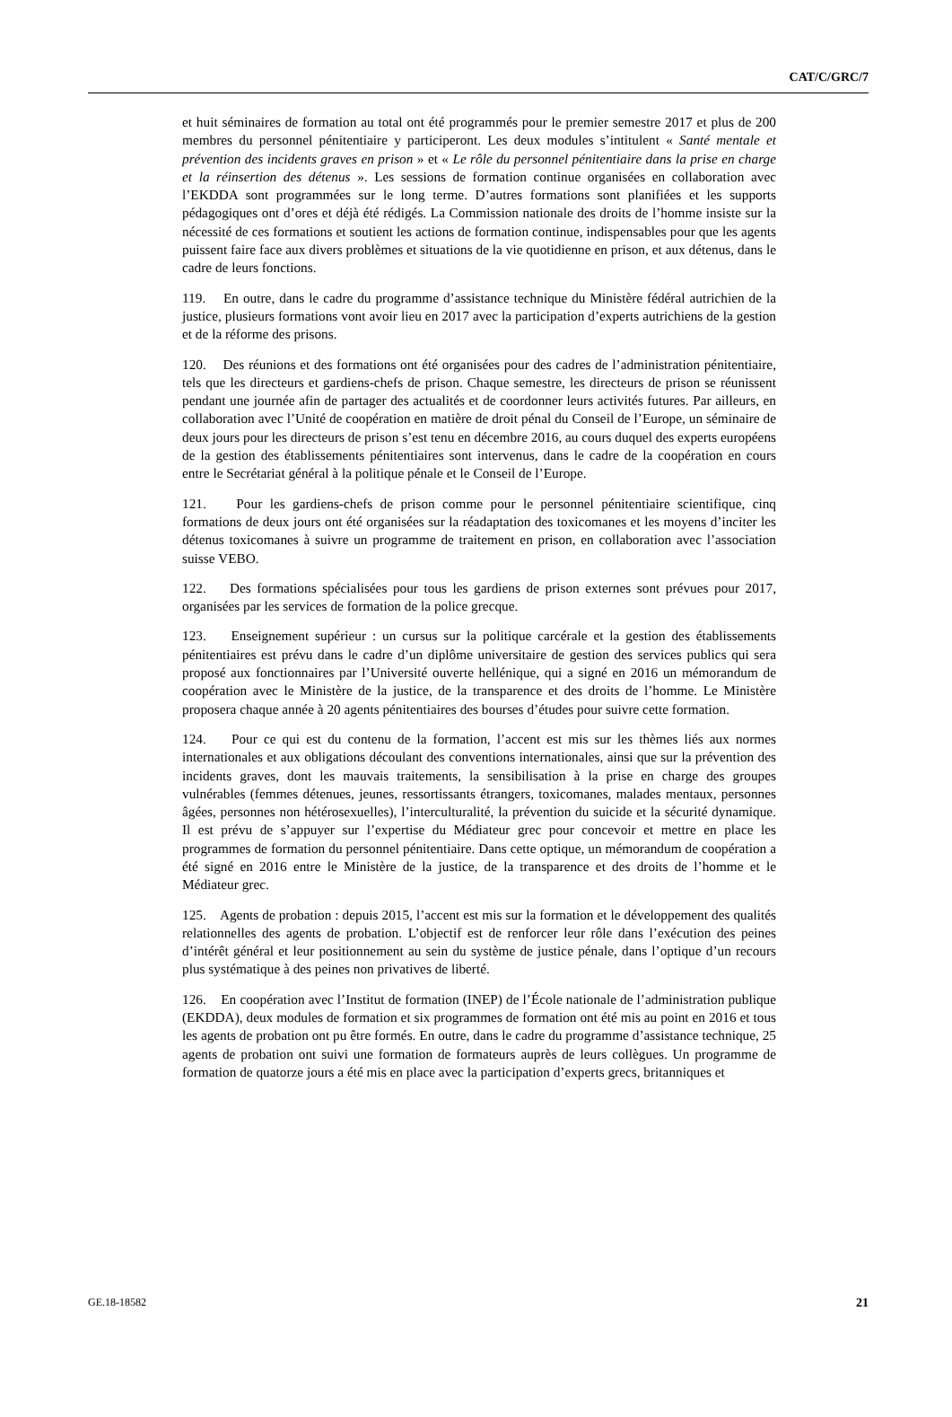CAT/C/GRC/7
et huit séminaires de formation au total ont été programmés pour le premier semestre 2017 et plus de 200 membres du personnel pénitentiaire y participeront. Les deux modules s’intitulent « Santé mentale et prévention des incidents graves en prison » et « Le rôle du personnel pénitentiaire dans la prise en charge et la réinsertion des détenus ». Les sessions de formation continue organisées en collaboration avec l’EKDDA sont programmées sur le long terme. D’autres formations sont planifiées et les supports pédagogiques ont d’ores et déjà été rédigés. La Commission nationale des droits de l’homme insiste sur la nécessité de ces formations et soutient les actions de formation continue, indispensables pour que les agents puissent faire face aux divers problèmes et situations de la vie quotidienne en prison, et aux détenus, dans le cadre de leurs fonctions.
119. En outre, dans le cadre du programme d’assistance technique du Ministère fédéral autrichien de la justice, plusieurs formations vont avoir lieu en 2017 avec la participation d’experts autrichiens de la gestion et de la réforme des prisons.
120. Des réunions et des formations ont été organisées pour des cadres de l’administration pénitentiaire, tels que les directeurs et gardiens-chefs de prison. Chaque semestre, les directeurs de prison se réunissent pendant une journée afin de partager des actualités et de coordonner leurs activités futures. Par ailleurs, en collaboration avec l’Unité de coopération en matière de droit pénal du Conseil de l’Europe, un séminaire de deux jours pour les directeurs de prison s’est tenu en décembre 2016, au cours duquel des experts européens de la gestion des établissements pénitentiaires sont intervenus, dans le cadre de la coopération en cours entre le Secrétariat général à la politique pénale et le Conseil de l’Europe.
121. Pour les gardiens-chefs de prison comme pour le personnel pénitentiaire scientifique, cinq formations de deux jours ont été organisées sur la réadaptation des toxicomanes et les moyens d’inciter les détenus toxicomanes à suivre un programme de traitement en prison, en collaboration avec l’association suisse VEBO.
122. Des formations spécialisées pour tous les gardiens de prison externes sont prévues pour 2017, organisées par les services de formation de la police grecque.
123. Enseignement supérieur : un cursus sur la politique carcérale et la gestion des établissements pénitentiaires est prévu dans le cadre d’un diplôme universitaire de gestion des services publics qui sera proposé aux fonctionnaires par l’Université ouverte hellénique, qui a signé en 2016 un mémorandum de coopération avec le Ministère de la justice, de la transparence et des droits de l’homme. Le Ministère proposera chaque année à 20 agents pénitentiaires des bourses d’études pour suivre cette formation.
124. Pour ce qui est du contenu de la formation, l’accent est mis sur les thèmes liés aux normes internationales et aux obligations découlant des conventions internationales, ainsi que sur la prévention des incidents graves, dont les mauvais traitements, la sensibilisation à la prise en charge des groupes vulnérables (femmes détenues, jeunes, ressortissants étrangers, toxicomanes, malades mentaux, personnes âgées, personnes non hétérosexuelles), l’interculturalité, la prévention du suicide et la sécurité dynamique. Il est prévu de s’appuyer sur l’expertise du Médiateur grec pour concevoir et mettre en place les programmes de formation du personnel pénitentiaire. Dans cette optique, un mémorandum de coopération a été signé en 2016 entre le Ministère de la justice, de la transparence et des droits de l’homme et le Médiateur grec.
125. Agents de probation : depuis 2015, l’accent est mis sur la formation et le développement des qualités relationnelles des agents de probation. L’objectif est de renforcer leur rôle dans l’exécution des peines d’intérêt général et leur positionnement au sein du système de justice pénale, dans l’optique d’un recours plus systématique à des peines non privatives de liberté.
126. En coopération avec l’Institut de formation (INEP) de l’École nationale de l’administration publique (EKDDA), deux modules de formation et six programmes de formation ont été mis au point en 2016 et tous les agents de probation ont pu être formés. En outre, dans le cadre du programme d’assistance technique, 25 agents de probation ont suivi une formation de formateurs auprès de leurs collègues. Un programme de formation de quatorze jours a été mis en place avec la participation d’experts grecs, britanniques et
GE.18-18582 21